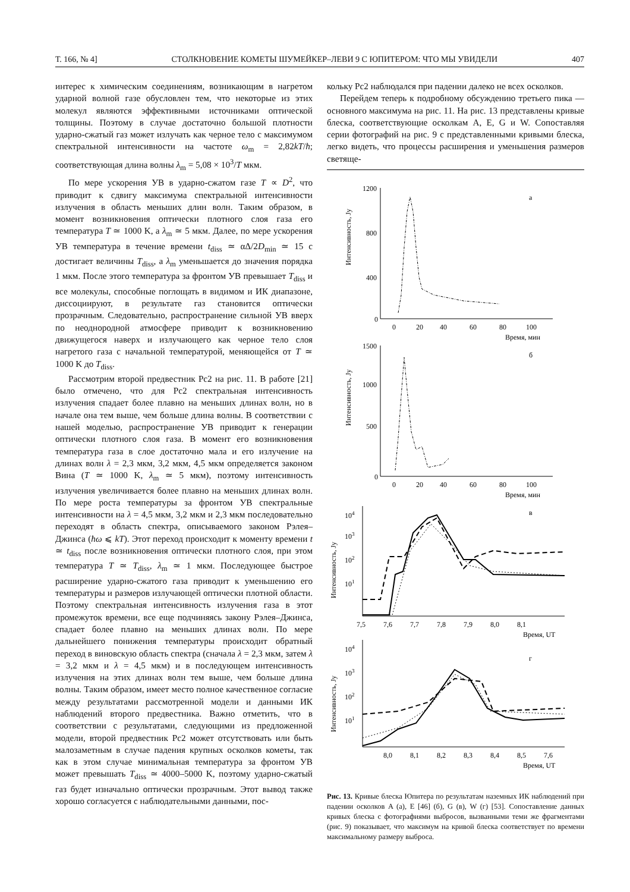Т. 166, № 4] СТОЛКНОВЕНИЕ КОМЕТЫ ШУМЕЙКЕР–ЛЕВИ 9 С ЮПИТЕРОМ: ЧТО МЫ УВИДЕЛИ 407
интерес к химическим соединениям, возникающим в нагретом ударной волной газе обусловлен тем, что некоторые из этих молекул являются эффективными источниками оптической толщины. Поэтому в случае достаточно большой плотности ударно-сжатый газ может излучать как черное тело с максимумом спектральной интенсивности на частоте ω<sub>m</sub> = 2,82kT/ħ; соответствующая длина волны λ<sub>m</sub> = 5,08 × 10<sup>3</sup>/T мкм.
По мере ускорения УВ в ударно-сжатом газе T ∝ D<sup>2</sup>, что приводит к сдвигу максимума спектральной интенсивности излучения в область меньших длин волн. Таким образом, в момент возникновения оптически плотного слоя газа его температура T ≃ 1000 K, а λ<sub>m</sub> ≃ 5 мкм. Далее, по мере ускорения УВ температура в течение времени t<sub>diss</sub> ≃ αΔ/2D<sub>min</sub> ≃ 15 с достигает величины T<sub>diss</sub>, а λ<sub>m</sub> уменьшается до значения порядка 1 мкм. После этого температура за фронтом УВ превышает T<sub>diss</sub> и все молекулы, способные поглощать в видимом и ИК диапазоне, диссоциируют, в результате газ становится оптически прозрачным. Следовательно, распространение сильной УВ вверх по неоднородной атмосфере приводит к возникновению движущегося наверх и излучающего как черное тело слоя нагретого газа с начальной температурой, меняющейся от T ≃ 1000 K до T<sub>diss</sub>.
Рассмотрим второй предвестник Pc2 на рис. 11. В работе [21] было отмечено, что для Pc2 спектральная интенсивность излучения спадает более плавно на меньших длинах волн, но в начале она тем выше, чем больше длина волны. В соответствии с нашей моделью, распространение УВ приводит к генерации оптически плотного слоя газа. В момент его возникновения температура газа в слое достаточно мала и его излучение на длинах волн λ = 2,3 мкм, 3,2 мкм, 4,5 мкм определяется законом Вина (T ≃ 1000 K, λ<sub>m</sub> ≃ 5 мкм), поэтому интенсивность излучения увеличивается более плавно на меньших длинах волн. По мере роста температуры за фронтом УВ спектральные интенсивности на λ = 4,5 мкм, 3,2 мкм и 2,3 мкм последовательно переходят в область спектра, описываемого законом Рэлея–Джинса (ħω ⩽ kT). Этот переход происходит к моменту времени t ≃ t<sub>diss</sub> после возникновения оптически плотного слоя, при этом температура T ≃ T<sub>diss</sub>, λ<sub>m</sub> ≃ 1 мкм. Последующее быстрое расширение ударно-сжатого газа приводит к уменьшению его температуры и размеров излучающей оптически плотной области. Поэтому спектральная интенсивность излучения газа в этот промежуток времени, все еще подчиняясь закону Рэлея–Джинса, спадает более плавно на меньших длинах волн. По мере дальнейшего понижения температуры происходит обратный переход в виновскую область спектра (сначала λ = 2,3 мкм, затем λ = 3,2 мкм и λ = 4,5 мкм) и в последующем интенсивность излучения на этих длинах волн тем выше, чем больше длина волны. Таким образом, имеет место полное качественное согласие между результатами рассмотренной модели и данными ИК наблюдений второго предвестника. Важно отметить, что в соответствии с результатами, следующими из предложенной модели, второй предвестник Pc2 может отсутствовать или быть малозаметным в случае падения крупных осколков кометы, так как в этом случае минимальная температура за фронтом УВ может превышать T<sub>diss</sub> ≃ 4000–5000 K, поэтому ударно-сжатый газ будет изначально оптически прозрачным. Этот вывод также хорошо согласуется с наблюдательными данными, пос-
кольку Pc2 наблюдался при падении далеко не всех осколков.
Перейдем теперь к подробному обсуждению третьего пика — основного максимума на рис. 11. На рис. 13 представлены кривые блеска, соответствующие осколкам A, E, G и W. Сопоставляя серии фотографий на рис. 9 с представленными кривыми блеска, легко видеть, что процессы расширения и уменьшения размеров светяще-
1200
800
400
0
а
0
20
40
60
80
100
Время, мин
1500
1000
500
0
б
0
20
40
60
80
100
Время, мин
104
103
102
101
в
7,5
7,6
7,7
7,8
7,9
8,0
8,1
Время, UT
104
103
102
101
г
8,0
8,1
8,2
8,3
8,4
8,5
7,6
Время, UT
Интенсивность, Jy
Интенсивность, Jy
Интенсивность, Jy
Интенсивность, Jy
Рис. 13. Кривые блеска Юпитера по результатам наземных ИК наблюдений при падении осколков A (а), E [46] (б), G (в), W (г) [53]. Сопоставление данных кривых блеска с фотографиями выбросов, вызванными теми же фрагментами (рис. 9) показывает, что максимум на кривой блеска соответствует по времени максимальному размеру выброса.